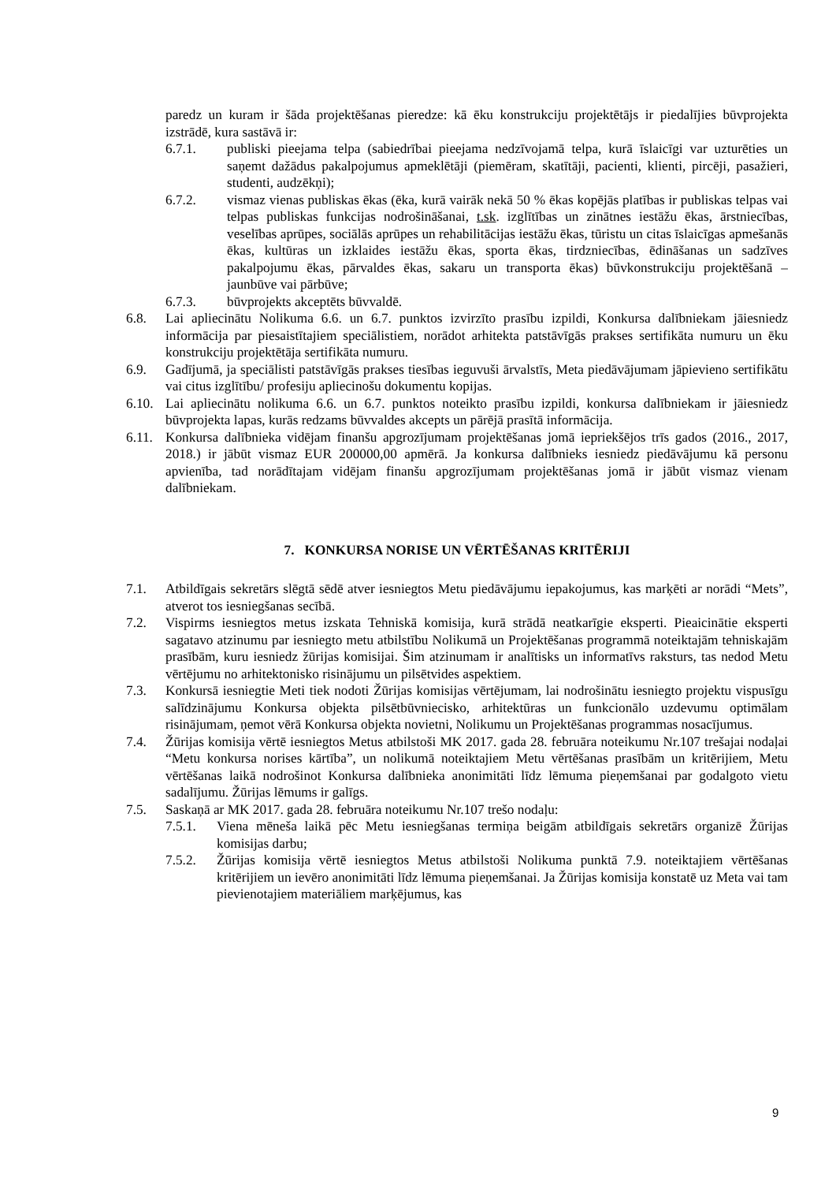paredz un kuram ir šāda projektēšanas pieredze: kā ēku konstrukciju projektētājs ir piedalījies būvprojekta izstrādē, kura sastāvā ir:
6.7.1. publiski pieejama telpa (sabiedrībai pieejama nedzīvojamā telpa, kurā īslaicīgi var uzturēties un saņemt dažādus pakalpojumus apmeklētāji (piemēram, skatītāji, pacienti, klienti, pircēji, pasažieri, studenti, audzēkņi);
6.7.2. vismaz vienas publiskas ēkas (ēka, kurā vairāk nekā 50 % ēkas kopējās platības ir publiskas telpas vai telpas publiskas funkcijas nodrošināšanai, t.sk. izglītības un zinātnes iestāžu ēkas, ārstniecības, veselības aprūpes, sociālās aprūpes un rehabilitācijas iestāžu ēkas, tūristu un citas īslaicīgas apmešanās ēkas, kultūras un izklaides iestāžu ēkas, sporta ēkas, tirdzniecības, ēdināšanas un sadzīves pakalpojumu ēkas, pārvaldes ēkas, sakaru un transporta ēkas) būvkonstrukciju projektēšanā – jaunbūve vai pārbūve;
6.7.3. būvprojekts akceptēts būvvaldē.
6.8. Lai apliecinātu Nolikuma 6.6. un 6.7. punktos izvirzīto prasību izpildi, Konkursa dalībniekam jāiesniedz informācija par piesaistītajiem speciālistiem, norādot arhitekta patstāvīgās prakses sertifikāta numuru un ēku konstrukciju projektētāja sertifikāta numuru.
6.9. Gadījumā, ja speciālisti patstāvīgās prakses tiesības ieguvuši ārvalstīs, Meta piedāvājumam jāpievieno sertifikātu vai citus izglītību/ profesiju apliecinošu dokumentu kopijas.
6.10. Lai apliecinātu nolikuma 6.6. un 6.7. punktos noteikto prasību izpildi, konkursa dalībniekam ir jāiesniedz būvprojekta lapas, kurās redzams būvvaldes akcepts un pārējā prasītā informācija.
6.11. Konkursa dalībnieka vidējam finanšu apgrozījumam projektēšanas jomā iepriekšējos trīs gados (2016., 2017, 2018.) ir jābūt vismaz EUR 200000,00 apmērā. Ja konkursa dalībnieks iesniedz piedāvājumu kā personu apvienība, tad norādītajam vidējam finanšu apgrozījumam projektēšanas jomā ir jābūt vismaz vienam dalībniekam.
7. KONKURSA NORISE UN VĒRTĒŠANAS KRITĒRIJI
7.1. Atbildīgais sekretārs slēgtā sēdē atver iesniegtos Metu piedāvājumu iepakojumus, kas marķēti ar norādi “Mets”, atverot tos iesniegšanas secībā.
7.2. Vispirms iesniegtos metus izskata Tehniskā komisija, kurā strādā neatkarīgie eksperti. Pieaicinātie eksperti sagatavo atzinumu par iesniegto metu atbilstību Nolikumā un Projektēšanas programmā noteiktajām tehniskajām prasībām, kuru iesniedz žūrijas komisijai. Šim atzinumam ir analītisks un informatīvs raksturs, tas nedod Metu vērtējumu no arhitektonisko risinājumu un pilsētvides aspektiem.
7.3. Konkursā iesniegtie Meti tiek nodoti Žūrijas komisijas vērtējumam, lai nodrošinātu iesniegto projektu vispusīgu salīdzinājumu Konkursa objekta pilsētbūvniecisko, arhitektūras un funkcionālo uzdevumu optimālam risinājumam, ņemot vērā Konkursa objekta novietni, Nolikumu un Projektēšanas programmas nosacījumus.
7.4. Žūrijas komisija vērtē iesniegtos Metus atbilstoši MK 2017. gada 28. februāra noteikumu Nr.107 trešajai nodaļai “Metu konkursa norises kārtība”, un nolikumā noteiktajiem Metu vērtēšanas prasībām un kritērijiem, Metu vērtēšanas laikā nodrošinot Konkursa dalībnieka anonimitāti līdz lēmuma pieņemšanai par godalgoto vietu sadalījumu. Žūrijas lēmums ir galīgs.
7.5. Saskaņā ar MK 2017. gada 28. februāra noteikumu Nr.107 trešo nodaļu:
7.5.1. Viena mēneša laikā pēc Metu iesniegšanas termiņa beigām atbildīgais sekretārs organizē Žūrijas komisijas darbu;
7.5.2. Žūrijas komisija vērtē iesniegtos Metus atbilstoši Nolikuma punktā 7.9. noteiktajiem vērtēšanas kritērijiem un ievēro anonimitāti līdz lēmuma pieņemšanai. Ja Žūrijas komisija konstatē uz Meta vai tam pievienotajiem materiāliem marķējumus, kas
9